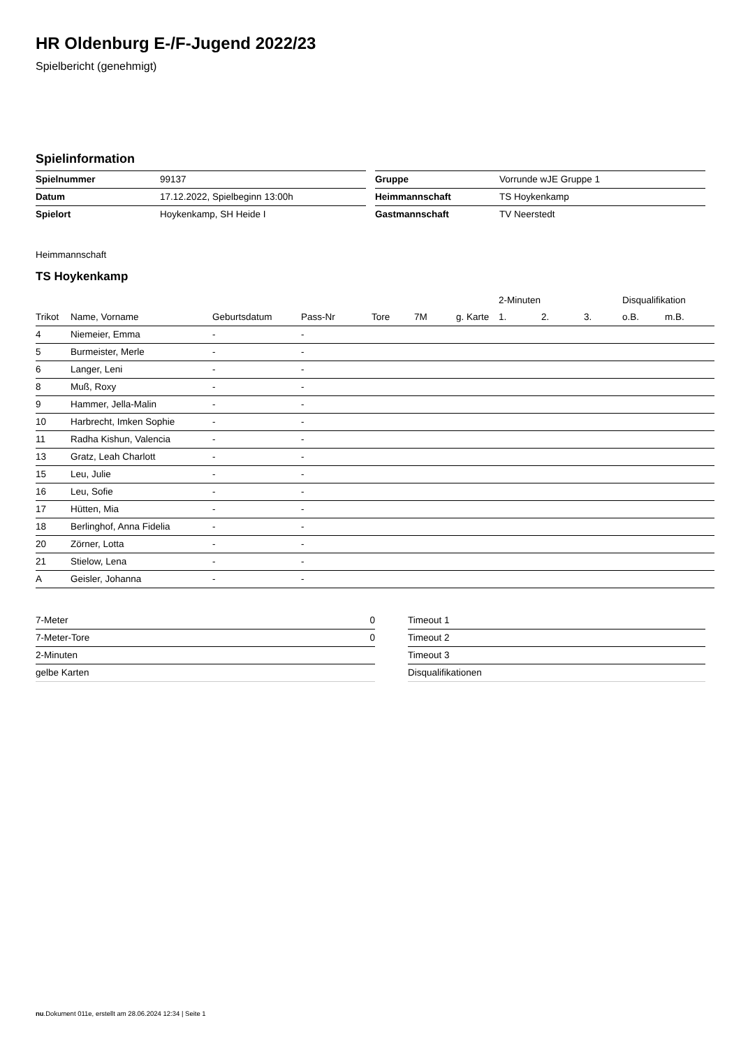HR Oldenburg E-/F-Jugend 2022/23
Spielbericht (genehmigt)
Spielinformation
| Spielnummer | 99137 |
| Datum | 17.12.2022, Spielbeginn 13:00h |
| Spielort | Hoykenkamp, SH Heide I |
| Gruppe | Vorrunde wJE Gruppe 1 |
| Heimmannschaft | TS Hoykenkamp |
| Gastmannschaft | TV Neerstedt |
Heimmannschaft
TS Hoykenkamp
| | | | | | | | 2-Minuten | | | Disqualifikation | |
| --- | --- | --- | --- | --- | --- | --- | --- | --- | --- | --- | --- |
| Trikot | Name, Vorname | Geburtsdatum | Pass-Nr | Tore | 7M | g. Karte | 1. | 2. | 3. | o.B. | m.B. |
| 4 | Niemeier, Emma | - | - | | | | | | | | |
| 5 | Burmeister, Merle | - | - | | | | | | | | |
| 6 | Langer, Leni | - | - | | | | | | | | |
| 8 | Muß, Roxy | - | - | | | | | | | | |
| 9 | Hammer, Jella-Malin | - | - | | | | | | | | |
| 10 | Harbrecht, Imken Sophie | - | - | | | | | | | | |
| 11 | Radha Kishun, Valencia | - | - | | | | | | | | |
| 13 | Gratz, Leah Charlott | - | - | | | | | | | | |
| 15 | Leu, Julie | - | - | | | | | | | | |
| 16 | Leu, Sofie | - | - | | | | | | | | |
| 17 | Hütten, Mia | - | - | | | | | | | | |
| 18 | Berlinghof, Anna Fidelia | - | - | | | | | | | | |
| 20 | Zörner, Lotta | - | - | | | | | | | | |
| 21 | Stielow, Lena | - | - | | | | | | | | |
| A | Geisler, Johanna | - | - | | | | | | | | |
| 7-Meter | 0 |
| 7-Meter-Tore | 0 |
| 2-Minuten | |
| gelbe Karten | |
| Timeout 1 |
| Timeout 2 |
| Timeout 3 |
| Disqualifikationen |
nu.Dokument 011e, erstellt am 28.06.2024 12:34 | Seite 1